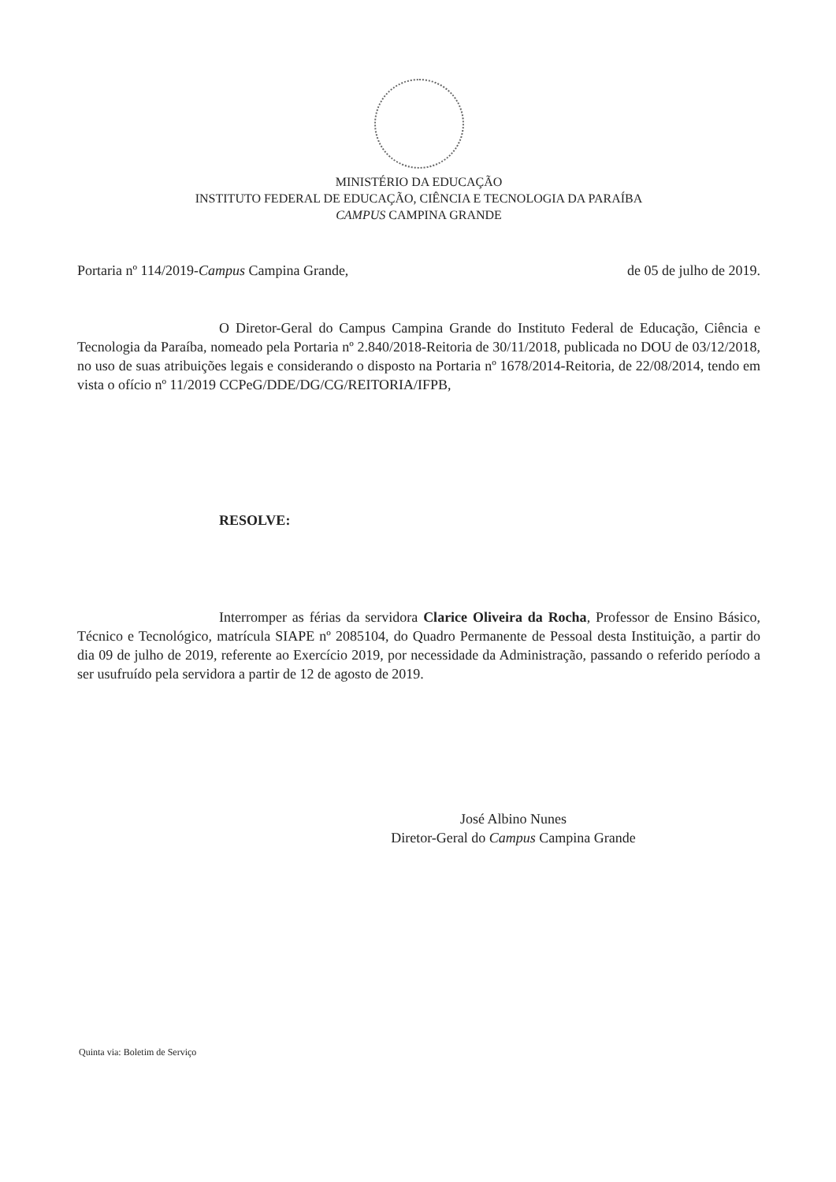MINISTÉRIO DA EDUCAÇÃO
INSTITUTO FEDERAL DE EDUCAÇÃO, CIÊNCIA E TECNOLOGIA DA PARAÍBA
CAMPUS CAMPINA GRANDE
Portaria nº 114/2019-Campus Campina Grande, de 05 de julho de 2019.
O Diretor-Geral do Campus Campina Grande do Instituto Federal de Educação, Ciência e Tecnologia da Paraíba, nomeado pela Portaria nº 2.840/2018-Reitoria de 30/11/2018, publicada no DOU de 03/12/2018, no uso de suas atribuições legais e considerando o disposto na Portaria nº 1678/2014-Reitoria, de 22/08/2014, tendo em vista o ofício nº 11/2019 CCPeG/DDE/DG/CG/REITORIA/IFPB,
RESOLVE:
Interromper as férias da servidora Clarice Oliveira da Rocha, Professor de Ensino Básico, Técnico e Tecnológico, matrícula SIAPE nº 2085104, do Quadro Permanente de Pessoal desta Instituição, a partir do dia 09 de julho de 2019, referente ao Exercício 2019, por necessidade da Administração, passando o referido período a ser usufruído pela servidora a partir de 12 de agosto de 2019.
José Albino Nunes
Diretor-Geral do Campus Campina Grande
Quinta via: Boletim de Serviço